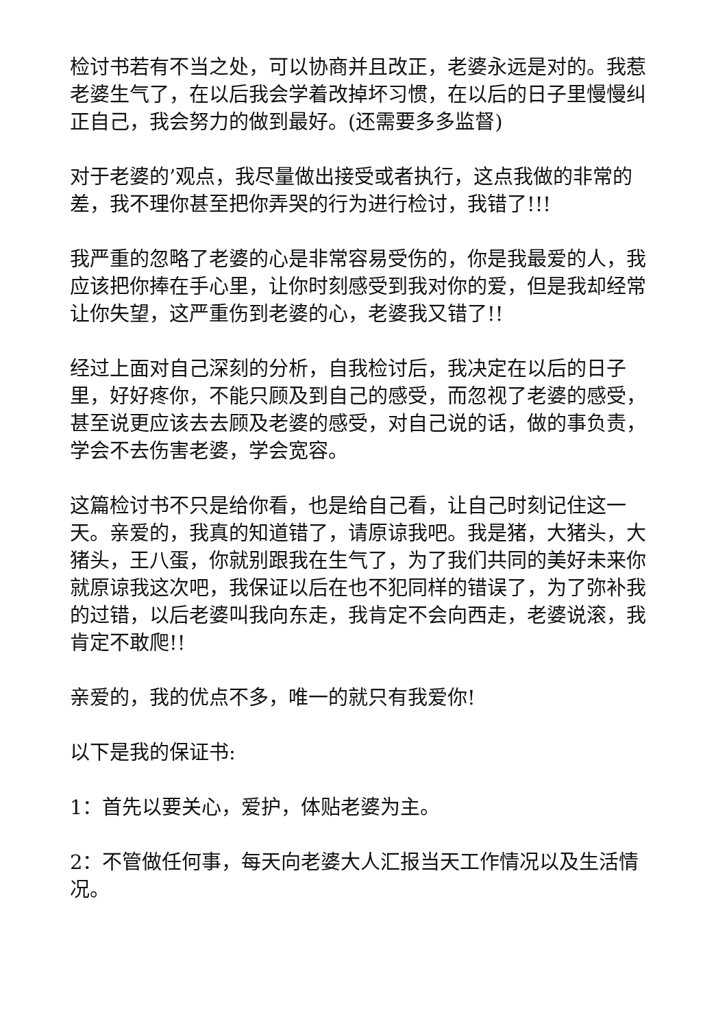检讨书若有不当之处，可以协商并且改正，老婆永远是对的。我惹老婆生气了，在以后我会学着改掉坏习惯，在以后的日子里慢慢纠正自己，我会努力的做到最好。(还需要多多监督)
对于老婆的’观点，我尽量做出接受或者执行，这点我做的非常的差，我不理你甚至把你弄哭的行为进行检讨，我错了!!!
我严重的忽略了老婆的心是非常容易受伤的，你是我最爱的人，我应该把你捧在手心里，让你时刻感受到我对你的爱，但是我却经常让你失望，这严重伤到老婆的心，老婆我又错了!!
经过上面对自己深刻的分析，自我检讨后，我决定在以后的日子里，好好疼你，不能只顾及到自己的感受，而忽视了老婆的感受，甚至说更应该去去顾及老婆的感受，对自己说的话，做的事负责，学会不去伤害老婆，学会宽容。
这篇检讨书不只是给你看，也是给自己看，让自己时刻记住这一天。亲爱的，我真的知道错了，请原谅我吧。我是猪，大猪头，大猪头，王八蛋，你就别跟我在生气了，为了我们共同的美好未来你就原谅我这次吧，我保证以后在也不犯同样的错误了，为了弥补我的过错，以后老婆叫我向东走，我肯定不会向西走，老婆说滚，我肯定不敢爬!!
亲爱的，我的优点不多，唯一的就只有我爱你!
以下是我的保证书:
1：首先以要关心，爱护，体贴老婆为主。
2：不管做任何事，每天向老婆大人汇报当天工作情况以及生活情况。